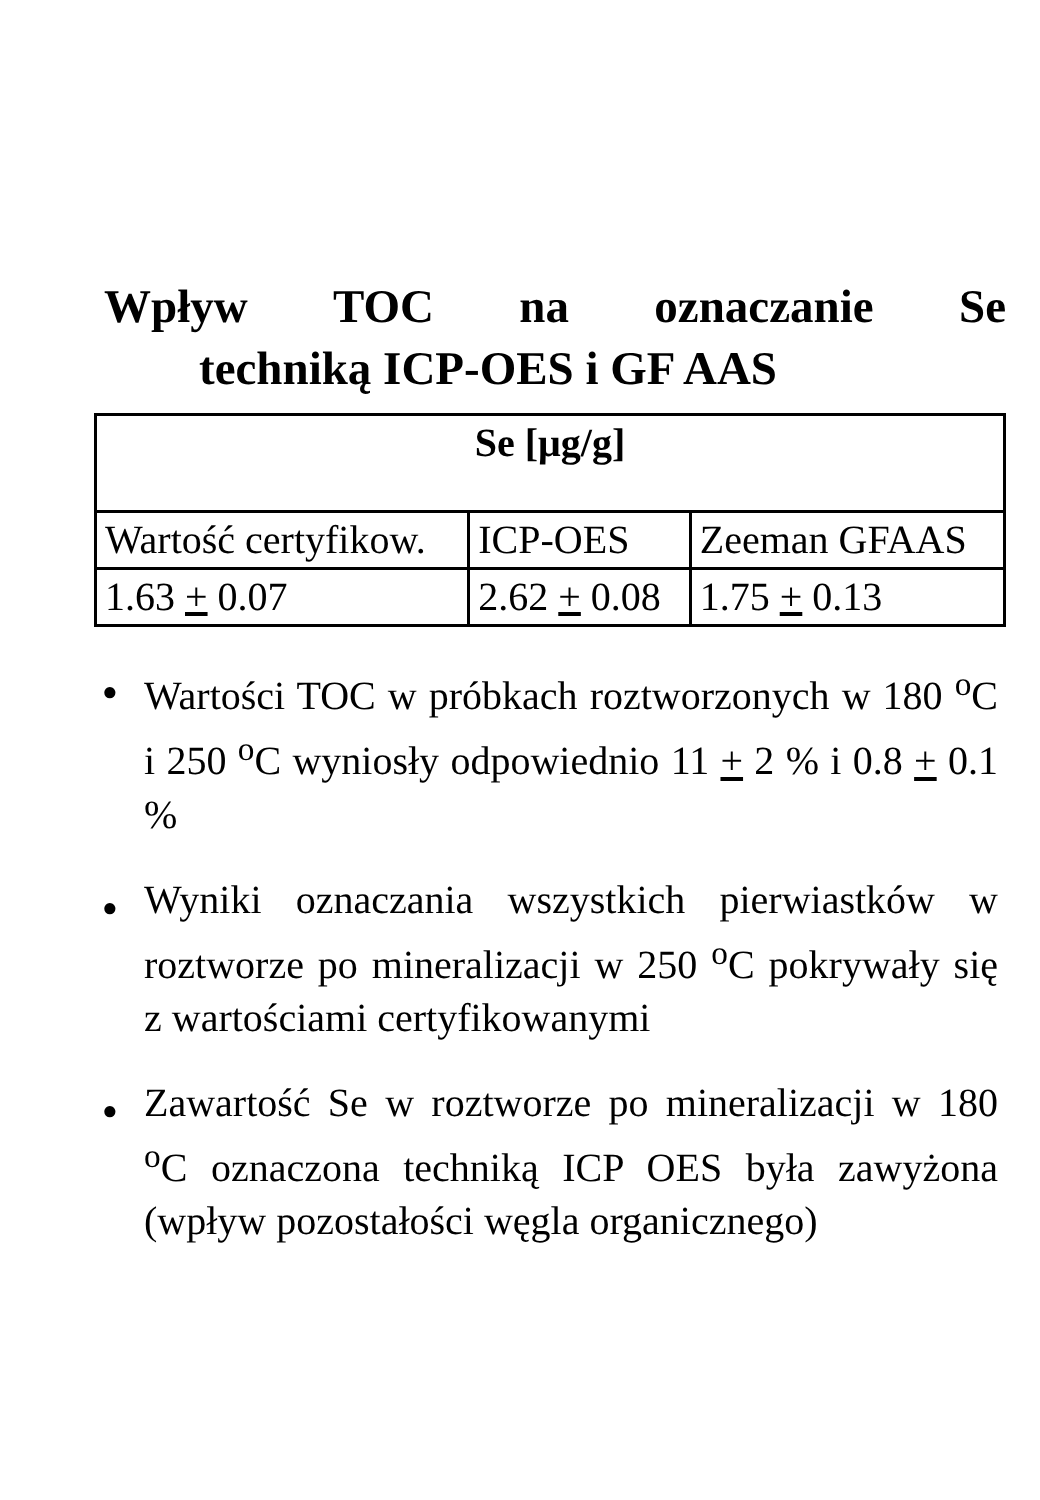Wpływ TOC na oznaczanie Se
techniką ICP-OES i GF AAS
| Se [μg/g] | | |
| --- | --- | --- |
| Wartość certyfikow. | ICP-OES | Zeeman GFAAS |
| 1.63 + 0.07 | 2.62 + 0.08 | 1.75 + 0.13 |
● Wartości TOC w próbkach roztworzonych w 180 <sup>o</sup>C i 250 <sup>o</sup>C wyniosły odpowiednio 11 + 2 % i 0.8 + 0.1 %
● Wyniki oznaczania wszystkich pierwiastków w roztworze po mineralizacji w 250 <sup>o</sup>C pokrywały się z wartościami certyfikowanymi
● Zawartość Se w roztworze po mineralizacji w 180 <sup>o</sup>C oznaczona techniką ICP OES była zawyżona (wpływ pozostałości węgla organicznego)